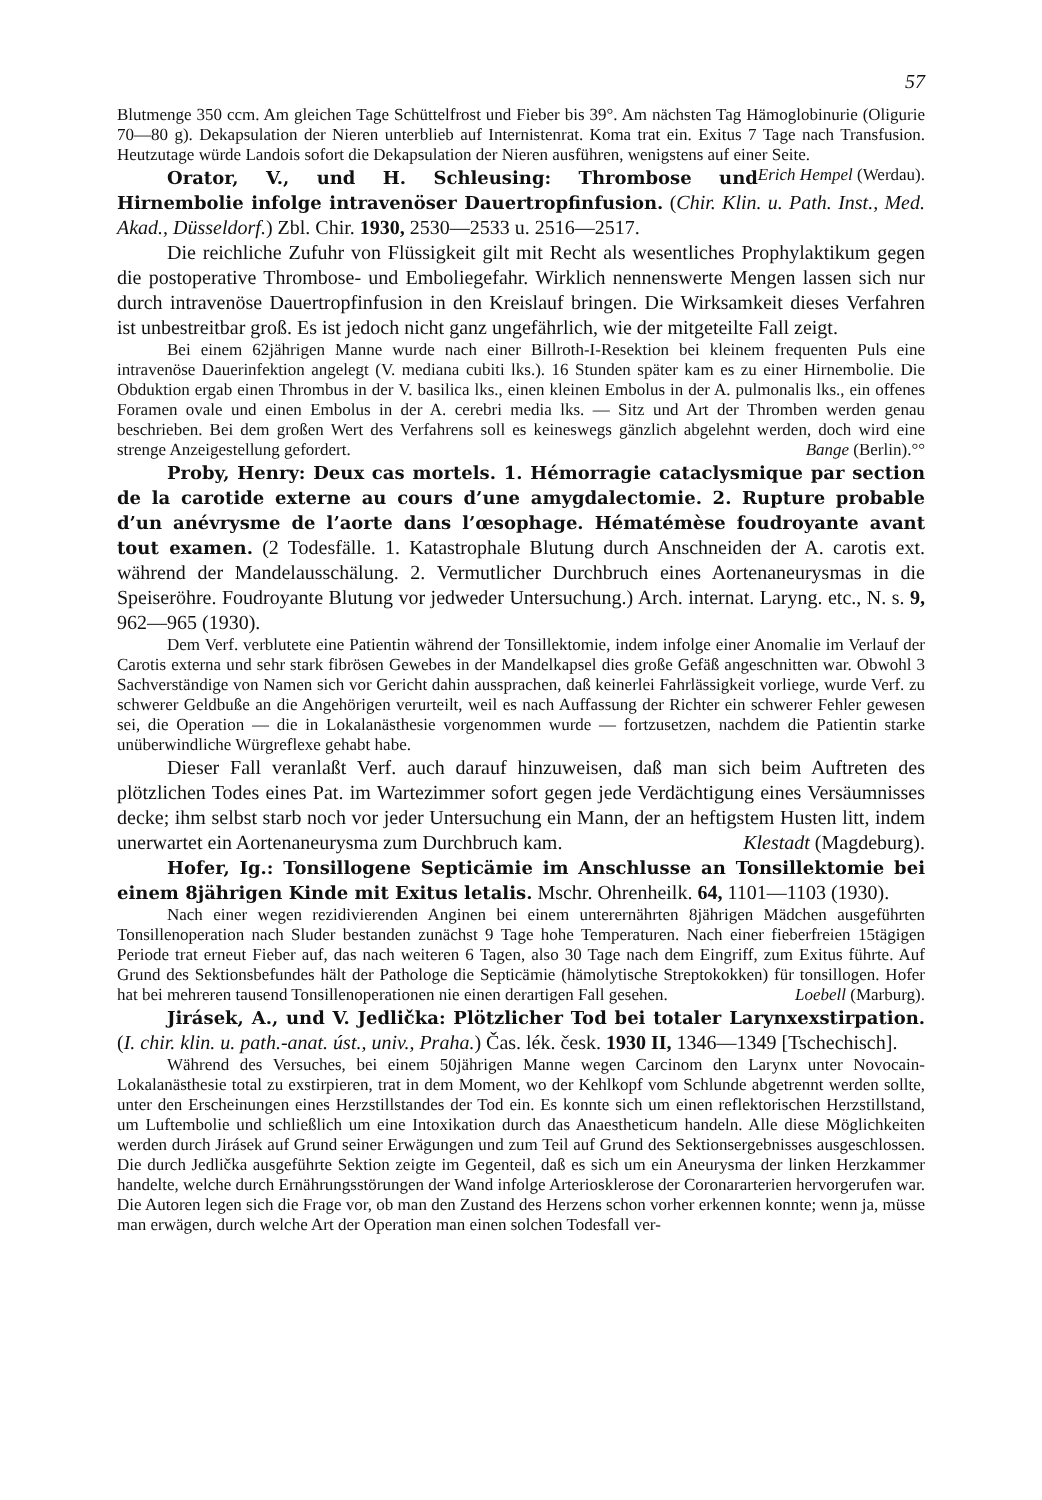57
Blutmenge 350 ccm. Am gleichen Tage Schüttelfrost und Fieber bis 39°. Am nächsten Tag Hämoglobinurie (Oligurie 70—80 g). Dekapsulation der Nieren unterblieb auf Internistenrat. Koma trat ein. Exitus 7 Tage nach Transfusion. Heutzutage würde Landois sofort die Dekapsulation der Nieren ausführen, wenigstens auf einer Seite. Erich Hempel (Werdau).
Orator, V., und H. Schleusing: Thrombose und Hirnembolie infolge intravenöser Dauertropfinfusion. (Chir. Klin. u. Path. Inst., Med. Akad., Düsseldorf.) Zbl. Chir. 1930, 2530—2533 u. 2516—2517.
Die reichliche Zufuhr von Flüssigkeit gilt mit Recht als wesentliches Prophylaktikum gegen die postoperative Thrombose- und Emboliegefahr. Wirklich nennenswerte Mengen lassen sich nur durch intravenöse Dauertropfinfusion in den Kreislauf bringen. Die Wirksamkeit dieses Verfahren ist unbestreitbar groß. Es ist jedoch nicht ganz ungefährlich, wie der mitgeteilte Fall zeigt.
Bei einem 62jährigen Manne wurde nach einer Billroth-I-Resektion bei kleinem frequenten Puls eine intravenöse Dauerinfektion angelegt (V. mediana cubiti lks.). 16 Stunden später kam es zu einer Hirnembolie. Die Obduktion ergab einen Thrombus in der V. basilica lks., einen kleinen Embolus in der A. pulmonalis lks., ein offenes Foramen ovale und einen Embolus in der A. cerebri media lks. — Sitz und Art der Thromben werden genau beschrieben. Bei dem großen Wert des Verfahrens soll es keineswegs gänzlich abgelehnt werden, doch wird eine strenge Anzeigestellung gefordert. Bange (Berlin).°°
Proby, Henry: Deux cas mortels. 1. Hémorragie cataclysmique par section de la carotide externe au cours d’une amygdalectomie. 2. Rupture probable d’un anévrysme de l’aorte dans l’œsophage. Hématémèse foudroyante avant tout examen. (2 Todesfälle. 1. Katastrophale Blutung durch Anschneiden der A. carotis ext. während der Mandelausschälung. 2. Vermutlicher Durchbruch eines Aortenaneurysmas in die Speiseröhre. Foudroyante Blutung vor jedweder Untersuchung.) Arch. internat. Laryng. etc., N. s. 9, 962—965 (1930).
Dem Verf. verblutete eine Patientin während der Tonsillektomie, indem infolge einer Anomalie im Verlauf der Carotis externa und sehr stark fibrösen Gewebes in der Mandelkapsel dies große Gefäß angeschnitten war. Obwohl 3 Sachverständige von Namen sich vor Gericht dahin aussprachen, daß keinerlei Fahrlässigkeit vorliege, wurde Verf. zu schwerer Geldbuße an die Angehörigen verurteilt, weil es nach Auffassung der Richter ein schwerer Fehler gewesen sei, die Operation — die in Lokalanästhesie vorgenommen wurde — fortzusetzen, nachdem die Patientin starke unüberwindliche Würgreflexe gehabt habe.
Dieser Fall veranlaßt Verf. auch darauf hinzuweisen, daß man sich beim Auftreten des plötzlichen Todes eines Pat. im Wartezimmer sofort gegen jede Verdächtigung eines Versäumnisses decke; ihm selbst starb noch vor jeder Untersuchung ein Mann, der an heftigstem Husten litt, indem unerwartet ein Aortenaneurysma zum Durchbruch kam. Klestadt (Magdeburg).
Hofer, Ig.: Tonsillogene Septicämie im Anschlusse an Tonsillektomie bei einem 8jährigen Kinde mit Exitus letalis. Mschr. Ohrenheilk. 64, 1101—1103 (1930).
Nach einer wegen rezidivierenden Anginen bei einem unterernährten 8jährigen Mädchen ausgeführten Tonsillenoperation nach Sluder bestanden zunächst 9 Tage hohe Temperaturen. Nach einer fieberfreien 15tägigen Periode trat erneut Fieber auf, das nach weiteren 6 Tagen, also 30 Tage nach dem Eingriff, zum Exitus führte. Auf Grund des Sektionsbefundes hält der Pathologe die Septicämie (hämolytische Streptokokken) für tonsillogen. Hofer hat bei mehreren tausend Tonsillenoperationen nie einen derartigen Fall gesehen. Loebell (Marburg).
Jirásek, A., und V. Jedlička: Plötzlicher Tod bei totaler Larynxexstirpation. (I. chir. klin. u. path.-anat. úst., univ., Praha.) Čas. lék. česk. 1930 II, 1346—1349 [Tschechisch].
Während des Versuches, bei einem 50jährigen Manne wegen Carcinom den Larynx unter Novocain-Lokalanästhesie total zu exstirpieren, trat in dem Moment, wo der Kehlkopf vom Schlunde abgetrennt werden sollte, unter den Erscheinungen eines Herzstillstandes der Tod ein. Es konnte sich um einen reflektorischen Herzstillstand, um Luftembolie und schließlich um eine Intoxikation durch das Anaestheticum handeln. Alle diese Möglichkeiten werden durch Jirásek auf Grund seiner Erwägungen und zum Teil auf Grund des Sektionsergebnisses ausgeschlossen. Die durch Jedlička ausgeführte Sektion zeigte im Gegenteil, daß es sich um ein Aneurysma der linken Herzkammer handelte, welche durch Ernährungsstörungen der Wand infolge Arteriosklerose der Coronararterien hervorgerufen war. Die Autoren legen sich die Frage vor, ob man den Zustand des Herzens schon vorher erkennen konnte; wenn ja, müsse man erwägen, durch welche Art der Operation man einen solchen Todesfall ver-